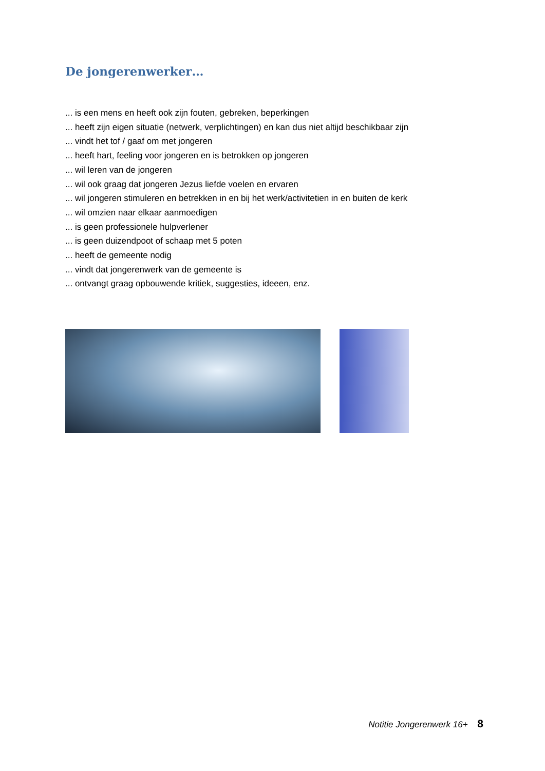De jongerenwerker…
... is een mens en heeft ook zijn fouten, gebreken, beperkingen
... heeft zijn eigen situatie (netwerk, verplichtingen) en kan dus niet altijd beschikbaar zijn
... vindt het tof / gaaf om met jongeren
... heeft hart, feeling voor jongeren en is betrokken op jongeren
... wil leren van de jongeren
... wil ook graag dat jongeren Jezus liefde voelen en ervaren
... wil jongeren stimuleren en betrekken in en bij het werk/activitetien in en buiten de kerk
... wil omzien naar elkaar aanmoedigen
... is geen professionele hulpverlener
... is geen duizendpoot of schaap met 5 poten
... heeft de gemeente nodig
... vindt dat jongerenwerk van de gemeente is
... ontvangt graag opbouwende kritiek, suggesties, ideeen, enz.
Notitie Jongerenwerk 16+ 8